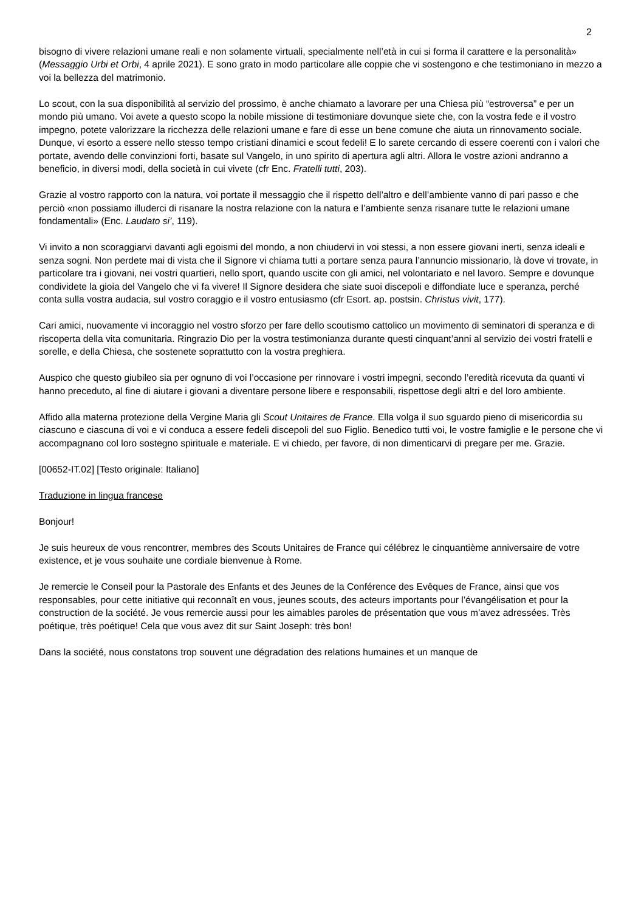2
bisogno di vivere relazioni umane reali e non solamente virtuali, specialmente nell’età in cui si forma il carattere e la personalità» (Messaggio Urbi et Orbi, 4 aprile 2021). E sono grato in modo particolare alle coppie che vi sostengono e che testimoniano in mezzo a voi la bellezza del matrimonio.
Lo scout, con la sua disponibilità al servizio del prossimo, è anche chiamato a lavorare per una Chiesa più “estroversa” e per un mondo più umano. Voi avete a questo scopo la nobile missione di testimoniare dovunque siete che, con la vostra fede e il vostro impegno, potete valorizzare la ricchezza delle relazioni umane e fare di esse un bene comune che aiuta un rinnovamento sociale. Dunque, vi esorto a essere nello stesso tempo cristiani dinamici e scout fedeli! E lo sarete cercando di essere coerenti con i valori che portate, avendo delle convinzioni forti, basate sul Vangelo, in uno spirito di apertura agli altri. Allora le vostre azioni andranno a beneficio, in diversi modi, della società in cui vivete (cfr Enc. Fratelli tutti, 203).
Grazie al vostro rapporto con la natura, voi portate il messaggio che il rispetto dell’altro e dell’ambiente vanno di pari passo e che perciò «non possiamo illuderci di risanare la nostra relazione con la natura e l’ambiente senza risanare tutte le relazioni umane fondamentali» (Enc. Laudato si’, 119).
Vi invito a non scoraggiarvi davanti agli egoismi del mondo, a non chiudervi in voi stessi, a non essere giovani inerti, senza ideali e senza sogni. Non perdete mai di vista che il Signore vi chiama tutti a portare senza paura l’annuncio missionario, là dove vi trovate, in particolare tra i giovani, nei vostri quartieri, nello sport, quando uscite con gli amici, nel volontariato e nel lavoro. Sempre e dovunque condividete la gioia del Vangelo che vi fa vivere! Il Signore desidera che siate suoi discepoli e diffondiate luce e speranza, perché conta sulla vostra audacia, sul vostro coraggio e il vostro entusiasmo (cfr Esort. ap. postsin. Christus vivit, 177).
Cari amici, nuovamente vi incoraggio nel vostro sforzo per fare dello scoutismo cattolico un movimento di seminatori di speranza e di riscoperta della vita comunitaria. Ringrazio Dio per la vostra testimonianza durante questi cinquant’anni al servizio dei vostri fratelli e sorelle, e della Chiesa, che sostenete soprattutto con la vostra preghiera.
Auspico che questo giubileo sia per ognuno di voi l’occasione per rinnovare i vostri impegni, secondo l’eredità ricevuta da quanti vi hanno preceduto, al fine di aiutare i giovani a diventare persone libere e responsabili, rispettose degli altri e del loro ambiente.
Affido alla materna protezione della Vergine Maria gli Scout Unitaires de France. Ella volga il suo sguardo pieno di misericordia su ciascuno e ciascuna di voi e vi conduca a essere fedeli discepoli del suo Figlio. Benedico tutti voi, le vostre famiglie e le persone che vi accompagnano col loro sostegno spirituale e materiale. E vi chiedo, per favore, di non dimenticarvi di pregare per me. Grazie.
[00652-IT.02] [Testo originale: Italiano]
Traduzione in lingua francese
Bonjour!
Je suis heureux de vous rencontrer, membres des Scouts Unitaires de France qui célébrez le cinquantième anniversaire de votre existence, et je vous souhaite une cordiale bienvenue à Rome.
Je remercie le Conseil pour la Pastorale des Enfants et des Jeunes de la Conférence des Evêques de France, ainsi que vos responsables, pour cette initiative qui reconnaît en vous, jeunes scouts, des acteurs importants pour l’évangélisation et pour la construction de la société. Je vous remercie aussi pour les aimables paroles de présentation que vous m’avez adressées. Très poétique, très poétique! Cela que vous avez dit sur Saint Joseph: très bon!
Dans la société, nous constatons trop souvent une dégradation des relations humaines et un manque de